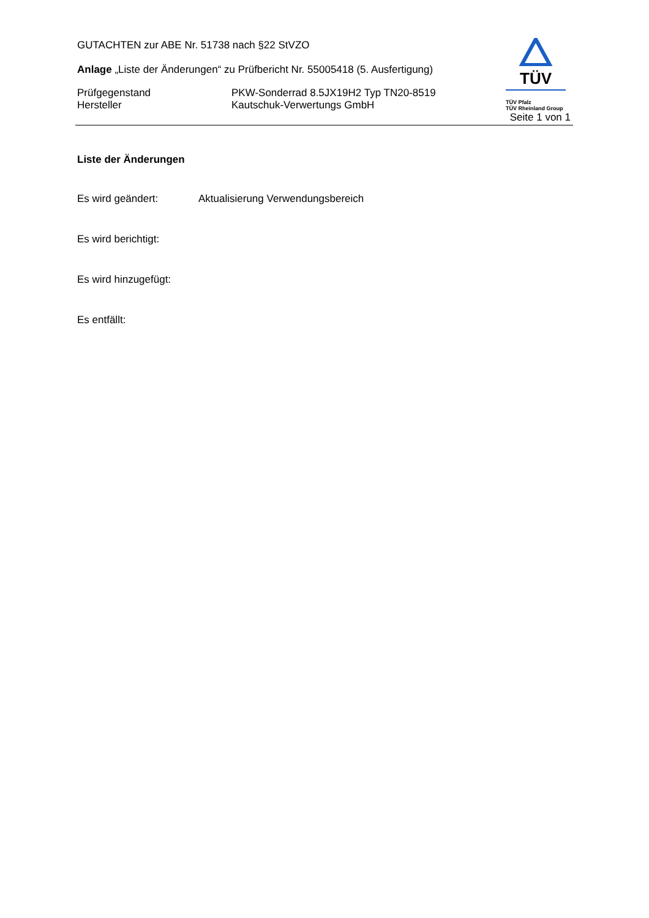GUTACHTEN zur ABE Nr. 51738 nach §22 StVZO
Anlage „Liste der Änderungen“ zu Prüfbericht Nr. 55005418 (5. Ausfertigung)
Prüfgegenstand
Hersteller
PKW-Sonderrad 8.5JX19H2 Typ TN20-8519
Kautschuk-Verwertungs GmbH
TÜV
TÜV Pfalz
TÜV Rheinland Group
Seite 1 von 1
Liste der Änderungen
Es wird geändert: Aktualisierung Verwendungsbereich
Es wird berichtigt:
Es wird hinzugefügt:
Es entfällt: